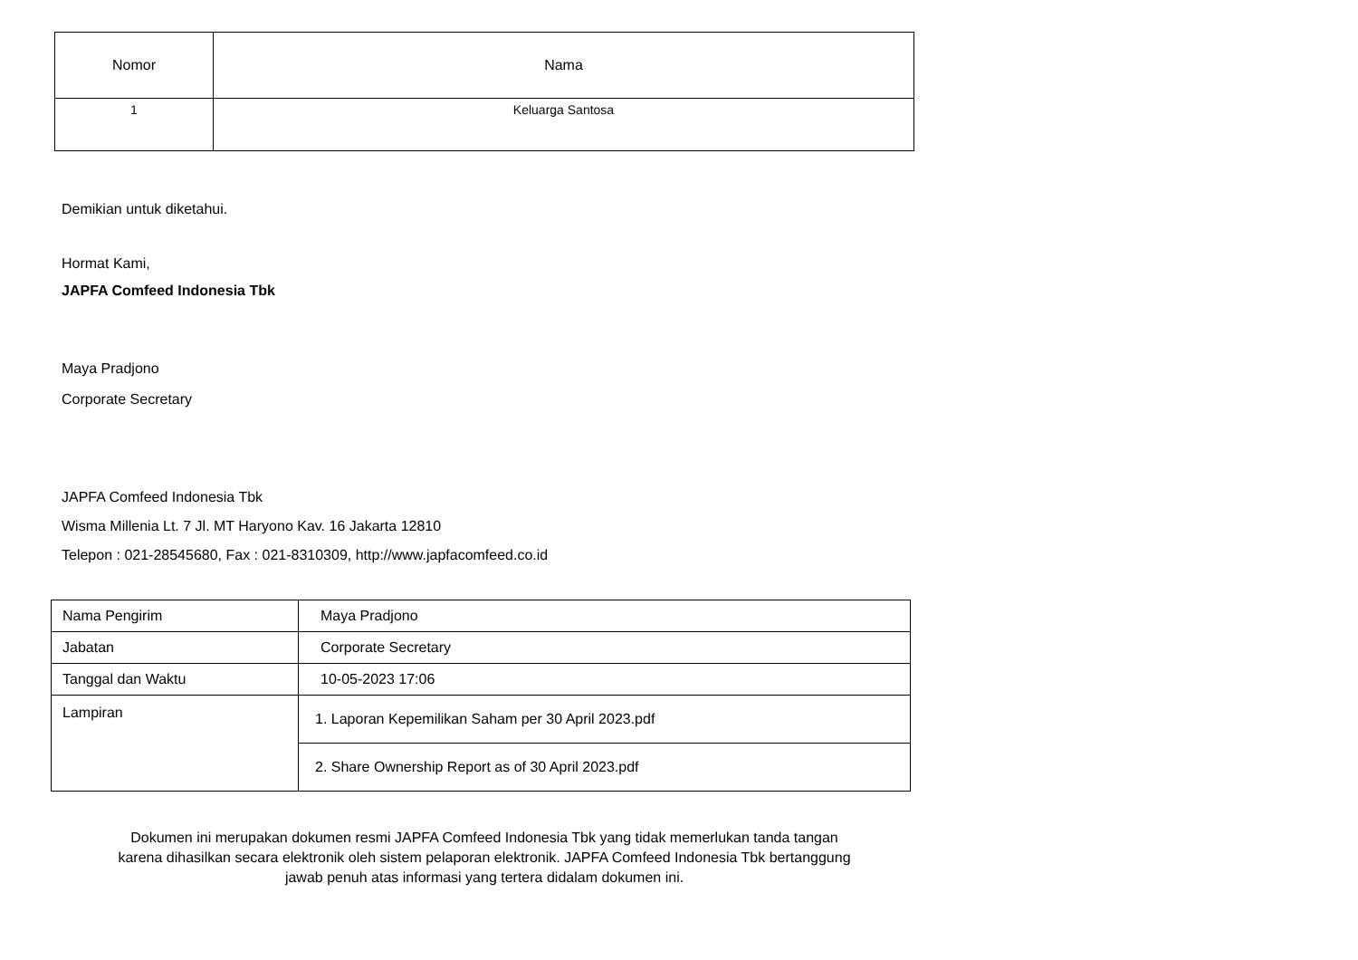| Nomor | Nama |
| --- | --- |
| 1 | Keluarga Santosa |
Demikian untuk diketahui.
Hormat Kami,
JAPFA Comfeed Indonesia Tbk
Maya Pradjono
Corporate Secretary
JAPFA Comfeed Indonesia Tbk
Wisma Millenia Lt. 7 Jl. MT Haryono Kav. 16 Jakarta 12810
Telepon : 021-28545680, Fax : 021-8310309, http://www.japfacomfeed.co.id
| Nama Pengirim | Maya Pradjono |
| Jabatan | Corporate Secretary |
| Tanggal dan Waktu | 10-05-2023 17:06 |
| Lampiran | 1. Laporan Kepemilikan Saham per 30 April 2023.pdf |
| | 2. Share Ownership Report as of 30 April 2023.pdf |
Dokumen ini merupakan dokumen resmi JAPFA Comfeed Indonesia Tbk yang tidak memerlukan tanda tangan
karena dihasilkan secara elektronik oleh sistem pelaporan elektronik. JAPFA Comfeed Indonesia Tbk bertanggung
jawab penuh atas informasi yang tertera didalam dokumen ini.